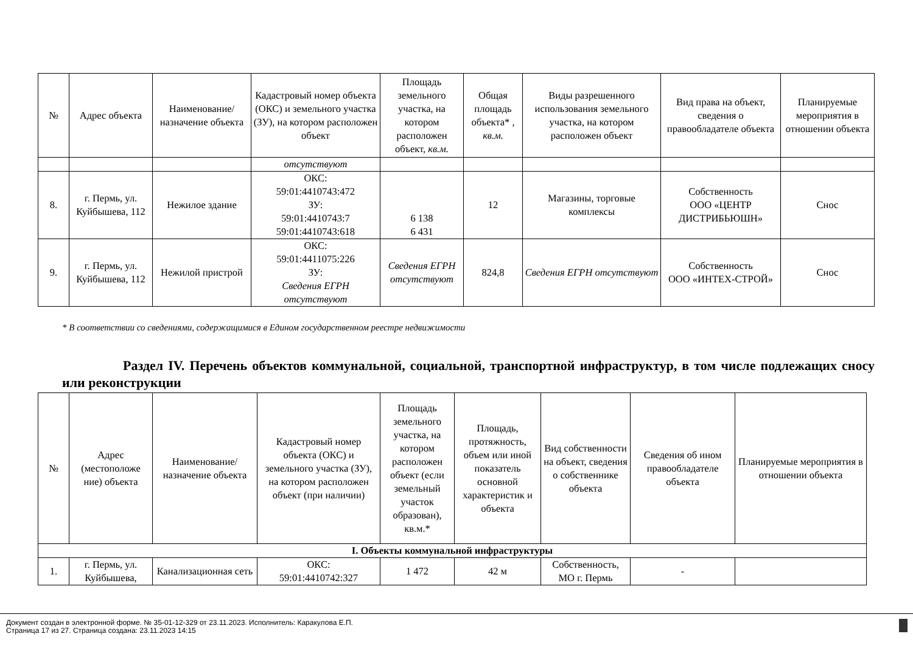| № | Адрес объекта | Наименование/ назначение объекта | Кадастровый номер объекта (ОКС) и земельного участка (ЗУ), на котором расположен объект | Площадь земельного участка, на котором расположен объект, кв.м. | Общая площадь объекта* , кв.м. | Виды разрешенного использования земельного участка, на котором расположен объект | Вид права на объект, сведения о правообладателе объекта | Планируемые мероприятия в отношении объекта |
| --- | --- | --- | --- | --- | --- | --- | --- | --- |
| | | | отсутствуют | | | | | |
| 8. | г. Пермь, ул. Куйбышева, 112 | Нежилое здание | ОКС: 59:01:4410743:472 ЗУ: 59:01:4410743:7 59:01:4410743:618 | 6 138 6 431 | 12 | Магазины, торговые комплексы | Собственность ООО «ЦЕНТР ДИСТРИБЬЮШН» | Снос |
| 9. | г. Пермь, ул. Куйбышева, 112 | Нежилой пристрой | ОКС: 59:01:4411075:226 ЗУ: Сведения ЕГРН отсутствуют | Сведения ЕГРН отсутствуют | 824,8 | Сведения ЕГРН отсутствуют | Собственность ООО «ИНТЕХ-СТРОЙ» | Снос |
* В соответствии со сведениями, содержащимися в Едином государственном реестре недвижимости
Раздел IV. Перечень объектов коммунальной, социальной, транспортной инфраструктур, в том числе подлежащих сносу или реконструкции
| № | Адрес (местоположе ние) объекта | Наименование/ назначение объекта | Кадастровый номер объекта (ОКС) и земельного участка (ЗУ), на котором расположен объект (при наличии) | Площадь земельного участка, на котором расположен объект (если земельный участок образован), кв.м.* | Площадь, протяжность, объем или иной показатель основной характеристик и объекта | Вид собственности на объект, сведения о собственнике объекта | Сведения об ином правообладателе объекта | Планируемые мероприятия в отношении объекта |
| --- | --- | --- | --- | --- | --- | --- | --- | --- |
| I. Объекты коммунальной инфраструктуры | | | | | | | | |
| 1. | г. Пермь, ул. Куйбышева, | Канализационная сеть | ОКС: 59:01:4410742:327 | 1 472 | 42 м | Собственность, МО г. Пермь | - | |
Документ создан в электронной форме. № 35-01-12-329 от 23.11.2023. Исполнитель: Каракулова Е.П.
Страница 17 из 27. Страница создана: 23.11.2023 14:15